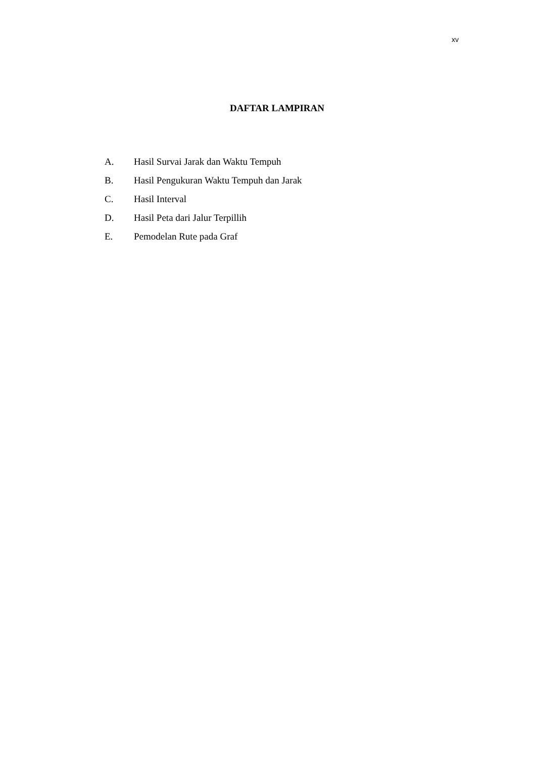xv
DAFTAR LAMPIRAN
A. Hasil Survai Jarak dan Waktu Tempuh
B. Hasil Pengukuran Waktu Tempuh dan Jarak
C. Hasil Interval
D. Hasil Peta dari Jalur Terpillih
E. Pemodelan Rute pada Graf